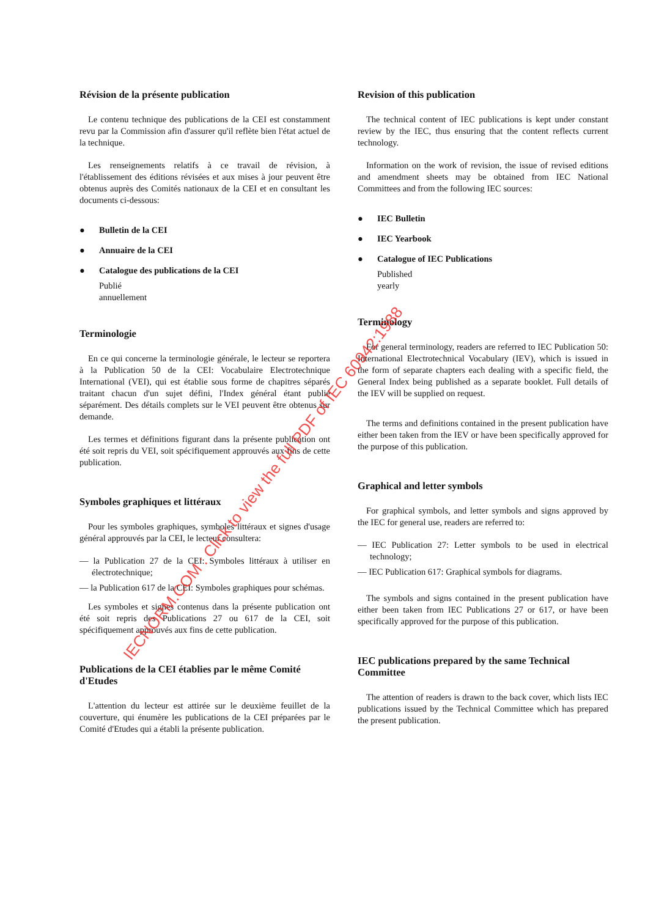Révision de la présente publication
Le contenu technique des publications de la CEI est constamment revu par la Commission afin d'assurer qu'il reflète bien l'état actuel de la technique.
Les renseignements relatifs à ce travail de révision, à l'établissement des éditions révisées et aux mises à jour peuvent être obtenus auprès des Comités nationaux de la CEI et en consultant les documents ci-dessous:
● Bulletin de la CEI
● Annuaire de la CEI
● Catalogue des publications de la CEI
Publié annuellement
Terminologie
En ce qui concerne la terminologie générale, le lecteur se reportera à la Publication 50 de la CEI: Vocabulaire Electrotechnique International (VEI), qui est établie sous forme de chapitres séparés traitant chacun d'un sujet défini, l'Index général étant publié séparément. Des détails complets sur le VEI peuvent être obtenus sur demande.
Les termes et définitions figurant dans la présente publication ont été soit repris du VEI, soit spécifiquement approuvés aux fins de cette publication.
Symboles graphiques et littéraux
Pour les symboles graphiques, symboles littéraux et signes d'usage général approuvés par la CEI, le lecteur consultera:
— la Publication 27 de la CEI: Symboles littéraux à utiliser en électrotechnique;
— la Publication 617 de la CEI: Symboles graphiques pour schémas.
Les symboles et signes contenus dans la présente publication ont été soit repris des Publications 27 ou 617 de la CEI, soit spécifiquement approuvés aux fins de cette publication.
Publications de la CEI établies par le même Comité d'Etudes
L'attention du lecteur est attirée sur le deuxième feuillet de la couverture, qui énumère les publications de la CEI préparées par le Comité d'Etudes qui a établi la présente publication.
Revision of this publication
The technical content of IEC publications is kept under constant review by the IEC, thus ensuring that the content reflects current technology.
Information on the work of revision, the issue of revised editions and amendment sheets may be obtained from IEC National Committees and from the following IEC sources:
● IEC Bulletin
● IEC Yearbook
● Catalogue of IEC Publications
Published yearly
Terminology
For general terminology, readers are referred to IEC Publication 50: International Electrotechnical Vocabulary (IEV), which is issued in the form of separate chapters each dealing with a specific field, the General Index being published as a separate booklet. Full details of the IEV will be supplied on request.
The terms and definitions contained in the present publication have either been taken from the IEV or have been specifically approved for the purpose of this publication.
Graphical and letter symbols
For graphical symbols, and letter symbols and signs approved by the IEC for general use, readers are referred to:
— IEC Publication 27: Letter symbols to be used in electrical technology;
— IEC Publication 617: Graphical symbols for diagrams.
The symbols and signs contained in the present publication have either been taken from IEC Publications 27 or 617, or have been specifically approved for the purpose of this publication.
IEC publications prepared by the same Technical Committee
The attention of readers is drawn to the back cover, which lists IEC publications issued by the Technical Committee which has prepared the present publication.
IECNORM.COM : Click to view the full PDF of IEC 60942:1988